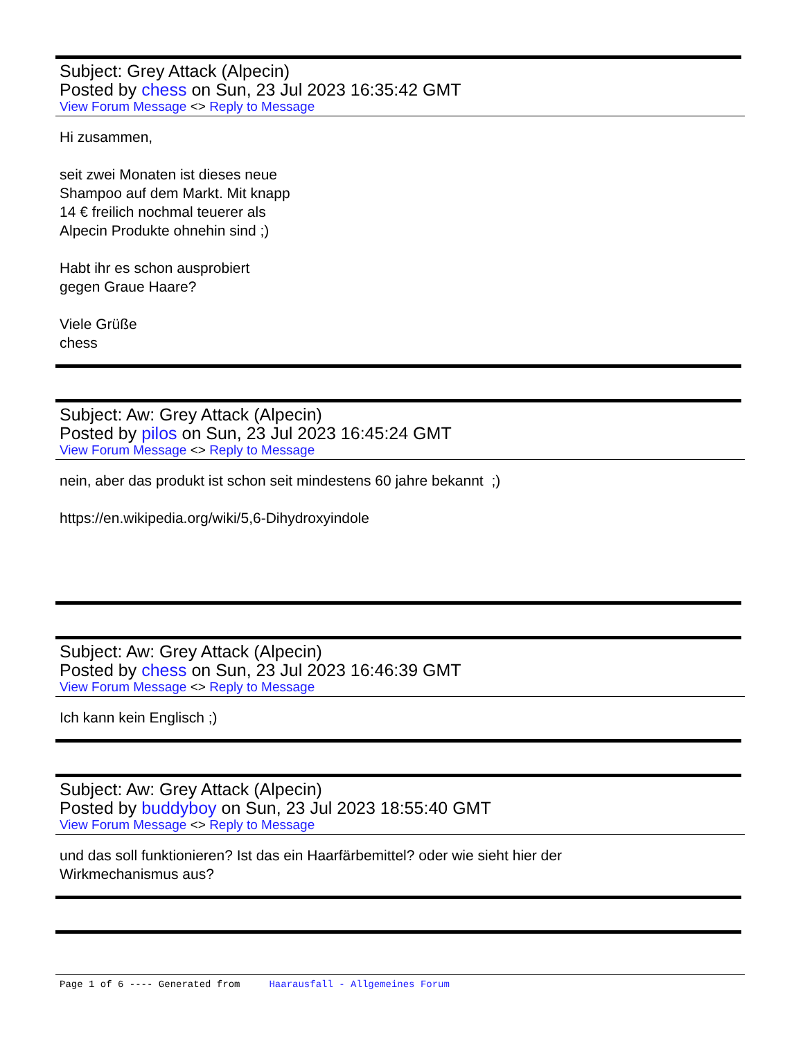Subject: Grey Attack (Alpecin)
Posted by chess on Sun, 23 Jul 2023 16:35:42 GMT
View Forum Message <> Reply to Message
Hi zusammen,
seit zwei Monaten ist dieses neue
Shampoo auf dem Markt. Mit knapp
14 € freilich nochmal teuerer als
Alpecin Produkte ohnehin sind ;)
Habt ihr es schon ausprobiert
gegen Graue Haare?
Viele Grüße
chess
Subject: Aw: Grey Attack (Alpecin)
Posted by pilos on Sun, 23 Jul 2023 16:45:24 GMT
View Forum Message <> Reply to Message
nein, aber das produkt ist schon seit mindestens 60 jahre bekannt ;)
https://en.wikipedia.org/wiki/5,6-Dihydroxyindole
Subject: Aw: Grey Attack (Alpecin)
Posted by chess on Sun, 23 Jul 2023 16:46:39 GMT
View Forum Message <> Reply to Message
Ich kann kein Englisch ;)
Subject: Aw: Grey Attack (Alpecin)
Posted by buddyboy on Sun, 23 Jul 2023 18:55:40 GMT
View Forum Message <> Reply to Message
und das soll funktionieren? Ist das ein Haarfärbemittel? oder wie sieht hier der
Wirkmechanismus aus?
Page 1 of 6 ---- Generated from Haarausfall - Allgemeines Forum